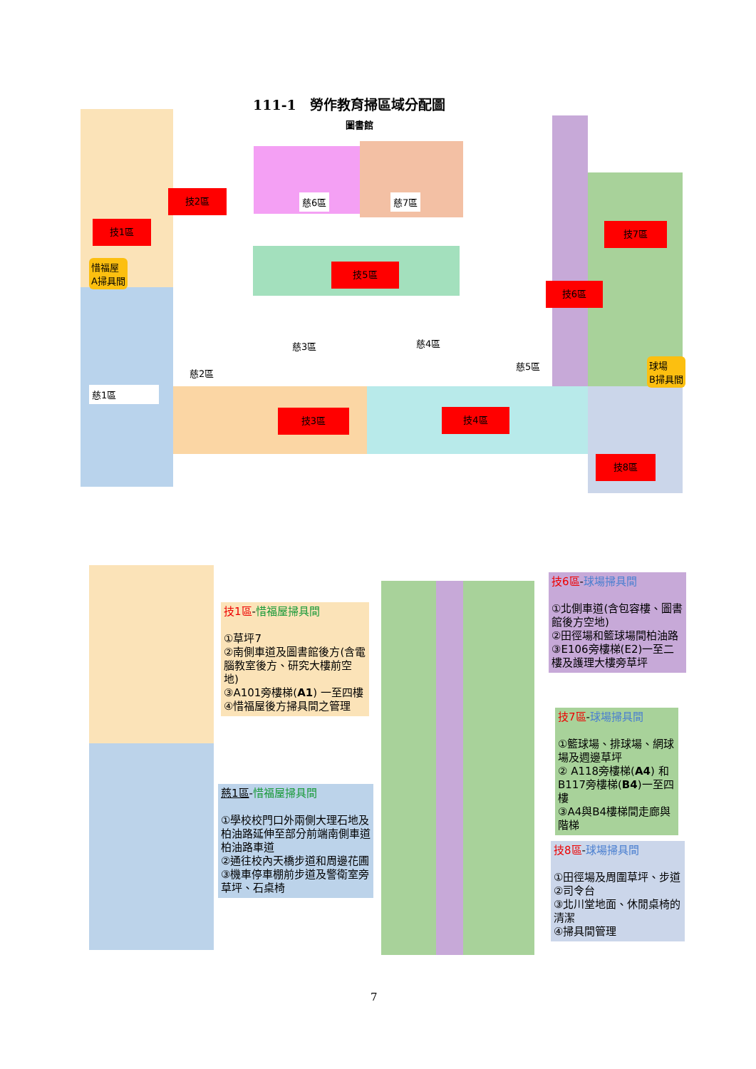111-1　勞作教育掃區域分配圖
圖書館
技1區
技2區
技3區 技4區
技5區
技6區
技7區
技8區
慈1區
慈2區
慈3區 慈4區
慈5區
慈6區 慈7區
惜福屋
A掃具間
球場
B掃具間
技1區-惜福屋掃具間
①草坪7
②南側車道及圖書館後方(含電腦教室後方、研究大樓前空地)
③A101旁樓梯(A1) 一至四樓
④惜福屋後方掃具間之管理
慈1區-惜福屋掃具間
①學校校門口外兩側大理石地及柏油路延伸至部分前端南側車道柏油路車道
②通往校內天橋步道和周邊花圃
③機車停車棚前步道及警衛室旁草坪、石桌椅
技6區-球場掃具間
①北側車道(含包容樓、圖書館後方空地)
②田徑場和籃球場間柏油路
③E106旁樓梯(E2)一至二樓及護理大樓旁草坪
技7區-球場掃具間
①籃球場、排球場、網球場及週邊草坪
② A118旁樓梯(A4) 和 B117旁樓梯(B4)一至四樓
③A4與B4樓梯間走廊與階梯
技8區-球場掃具間
①田徑場及周圍草坪、步道
②司令台
③北川堂地面、休閒桌椅的清潔
④掃具間管理
7